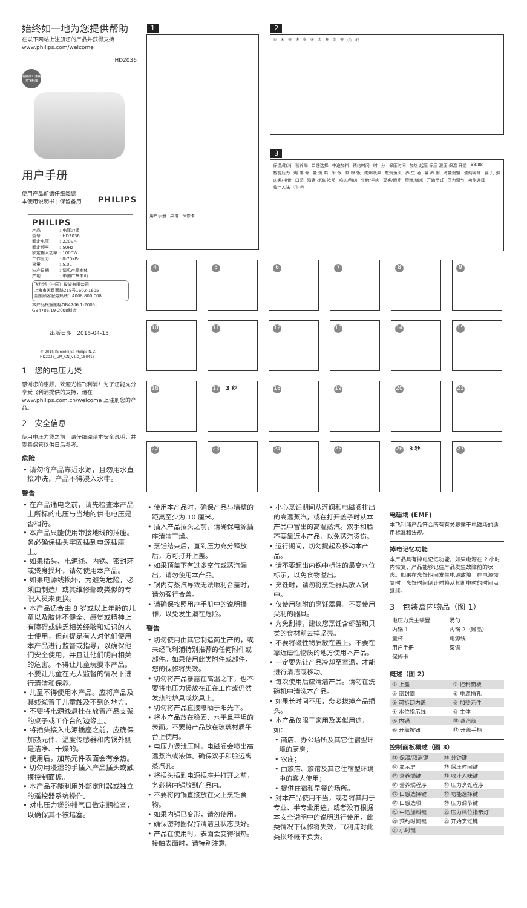始终如一地为您提供帮助
在以下网站上注册您的产品并获得支持
www.philips.com/welcome
HD2036
有疑问？请联系飞利浦
用户手册
使用产品前请仔细阅读
本使用说明书 | 保留备用
PHILIPS
PHILIPS
| 产品 | : | 电压力煲 |
| 型号 | : | HD2036 |
| 额定电压 | : | 220V～ |
| 额定频率 | : | 50Hz |
| 额定输入功率 | : | 1000W |
| 工作压力 | : | 0-70kPa |
| 容量 | : | 5.0L |
| 生产日期 | : | 请见产品本体 |
| 产地 | : | 中国广东中山 |
飞利浦（中国）投资有限公司
上海市天目西路218号1602-1605
全国顾客服务热线：4008 800 008
本产品根据国标GB4706.1-2005，
GB4706.19-2008制造
出版日期：2015-04-15
© 2015 Koninklijke Philips N.V.
HD2036_UM_CN_v1.0_150415
1　您的电压力煲
感谢您的惠顾，欢迎光临飞利浦！为了您能充分享受飞利浦提供的支持，请在 www.philips.com.cn/welcome 上注册您的产品。
2　安全信息
使用电压力煲之前，请仔细阅读本安全说明，并妥善保管以供日后参考。
危险
• 请勿将产品靠近水源，且勿用水直接冲洗，产品不得浸入水中。
警告
• 在产品通电之前，请先检查本产品上所标的电压与当地的供电电压是否相符。
• 本产品只能使用带接地线的插座。务必确保插头牢固插到电源插座上。
• 如果插头、电源线、内锅、密封环或煲身损坏，请勿使用本产品。
• 如果电源线损坏，为避免危险，必须由制造厂或其维修部或类似的专职人员来更换。
• 本产品适合由 8 岁或以上年龄的儿童以及肢体不健全、感觉或精神上有障碍或缺乏相关经验和知识的人士使用，但前提是有人对他们使用本产品进行监督或指导，以确保他们安全使用，并且让他们明白相关的危害。不得让儿童玩耍本产品。不要让儿童在无人监督的情况下进行清洁和保养。
• 儿童不得使用本产品。应将产品及其线缆置于儿童触及不到的地方。
• 不要将电源线悬挂在放置产品支架的桌子或工作台的边缘上。
• 将插头接入电源插座之前，应确保加热元件、温度传感器和内锅外侧是洁净、干燥的。
• 使用后，加热元件表面会有余热。
• 切勿用浸湿的手插入产品插头或触摸控制面板。
• 本产品不能利用外部定时器或独立的遥控器系统操作。
• 对电压力煲的排气口做定期检查，以确保其不被堵塞。
1
用户手册 菜谱 保修卡
2
① ② ③ ④ ⑤ ⑥ ⑦ ⑧ ⑨ ⑩ ⑪ ⑫
3
保温/取消 营养焗 口感选择 中途加料 预约时间 时 分 保压时间 加热 起压 保压 泄压 保温 开盖 88:88 智能压力 焗 排 骨 盐 焗 鸡 米 饭 杂 粮 饭 肉焗蔬菜 煎焗鱼头 养 生 汤 营 养 粥 海盐焗蟹 油焖龙虾 婴 儿 粥 肉类/排骨 口感 清香 标准 浓郁 鸡肉/鸭肉 牛腩/羊肉 豆类/蹄筋 蛋糕/糕点 开始烹饪 压力调节 功能选择 收汁入味 ⑬–㉙
4
5
6
7
8
9
10
11
12
13
14
15
16
17 3 秒
18
19
20
21
22
23
24
25
26 3 秒
27
• 使用本产品时，确保产品与墙壁的距离至少为 10 厘米。
• 插入产品插头之前，请确保电源插座清洁干燥。
• 烹饪结束后，直到压力充分释放后，方可打开上盖。
• 如果顶盖下有过多空气或蒸汽漏出，请勿使用本产品。
• 锅内有蒸汽导致无法顺利合盖时，请勿强行合盖。
• 请确保按照用户手册中的说明操作，以免发生潜在危险。
警告
• 切勿使用由其它制造商生产的，或未经飞利浦特别推荐的任何附件或部件。如果使用此类附件或部件，您的保修将失效。
• 切勿将产品暴露在高温之下，也不要将电压力煲放在正在工作或仍然发热的炉具或炊具上。
• 切勿将产品直接曝晒于阳光下。
• 将本产品放在稳固、水平且平坦的表面。不要将产品放在玻璃材质平台上使用。
• 电压力煲泄压时，电磁阀会喷出高温蒸汽或液体。确保双手和脸远离蒸汽孔。
• 将插头插到电源插座并打开之前，务必将内锅放到产品内。
• 不要将内锅直接放在火上烹饪食物。
• 如果内锅已变形，请勿使用。
• 确保密封圈保持清洁且状态良好。
• 产品在使用时，表面会变得很热。接触表面时，请特别注意。
• 小心烹饪期间从浮阀和电磁阀排出的高温蒸汽，或在打开盖子时从本产品中冒出的高温蒸汽。双手和脸不要靠近本产品，以免蒸汽烫伤。
• 运行期间，切勿提起及移动本产品。
• 请不要超出内锅中标注的最高水位标示，以免食物溢出。
• 烹饪时，请勿将烹饪器具放入锅中。
• 仅使用随附的烹饪器具。不要使用尖利的器具。
• 为免刮擦，建议您烹饪含虾蟹和贝类的食材前去掉坚壳。
• 不要将磁性物质放在盖上。不要在靠近磁性物质的地方使用本产品。
• 一定要先让产品冷却至室温，才能进行清洁或移动。
• 每次使用后应清洁产品。请勿在洗碗机中清洗本产品。
• 如果长时间不用，务必拔掉产品插头。
• 本产品仅限于家用及类似用途，如：
• 商店、办公场所及其它住宿型环境的厨房；
• 农庄；
• 由旅店、旅馆及其它住宿型环境中的客人使用；
• 提供住宿和早餐的场所。
• 对本产品使用不当，或者将其用于专业、半专业用途，或者没有根据本安全说明中的说明进行使用，此类情况下保修将失效，飞利浦对此类损坏概不负责。
电磁场 (EMF)
本飞利浦产品符合所有有关暴露于电磁场的适用标准和法规。
掉电记忆功能
本产品具有掉电记忆功能，如果电源在 2 小时内恢复，产品能够记住产品发生故障前的状态。如果在烹饪期间发生电源故障，在电源恢复时，烹饪时间倒计时将从其断电时的时间点继续。
3　包装盒内物品（图 1）
| 电压力煲主装置 | 汤勺 |
| 内锅 1 | 内锅 2（赠品） |
| 量杯 | 电源线 |
| 用户手册 | 菜谱 |
| 保修卡 | |
概述（图 2）
| ① 上盖 | ⑦ 控制面板 |
| ② 密封圈 | ⑧ 电源插孔 |
| ③ 可拆卸内盖 | ⑨ 加热元件 |
| ④ 水位指示线 | ⑩ 主体 |
| ⑤ 内锅 | ⑪ 蒸汽阀 |
| ⑥ 开盖按钮 | ⑫ 开盖手柄 |
控制面板概述（图 3）
| ⑬ 保温/取消键 | ㉒ 分钟键 |
| ⑭ 显示屏 | ㉓ 保压时间键 |
| ⑮ 营养焗键 | ㉔ 收汁入味键 |
| ⑯ 营养焗程序 | ㉕ 压力烹饪程序 |
| ⑰ 口感选择键 | ㉖ 功能选择键 |
| ⑱ 口感选项 | ㉗ 压力调节键 |
| ⑲ 中途加料键 | ㉘ 压力档位指示灯 |
| ⑳ 预约时间键 | ㉙ 开始烹饪键 |
| ㉑ 小时键 | |